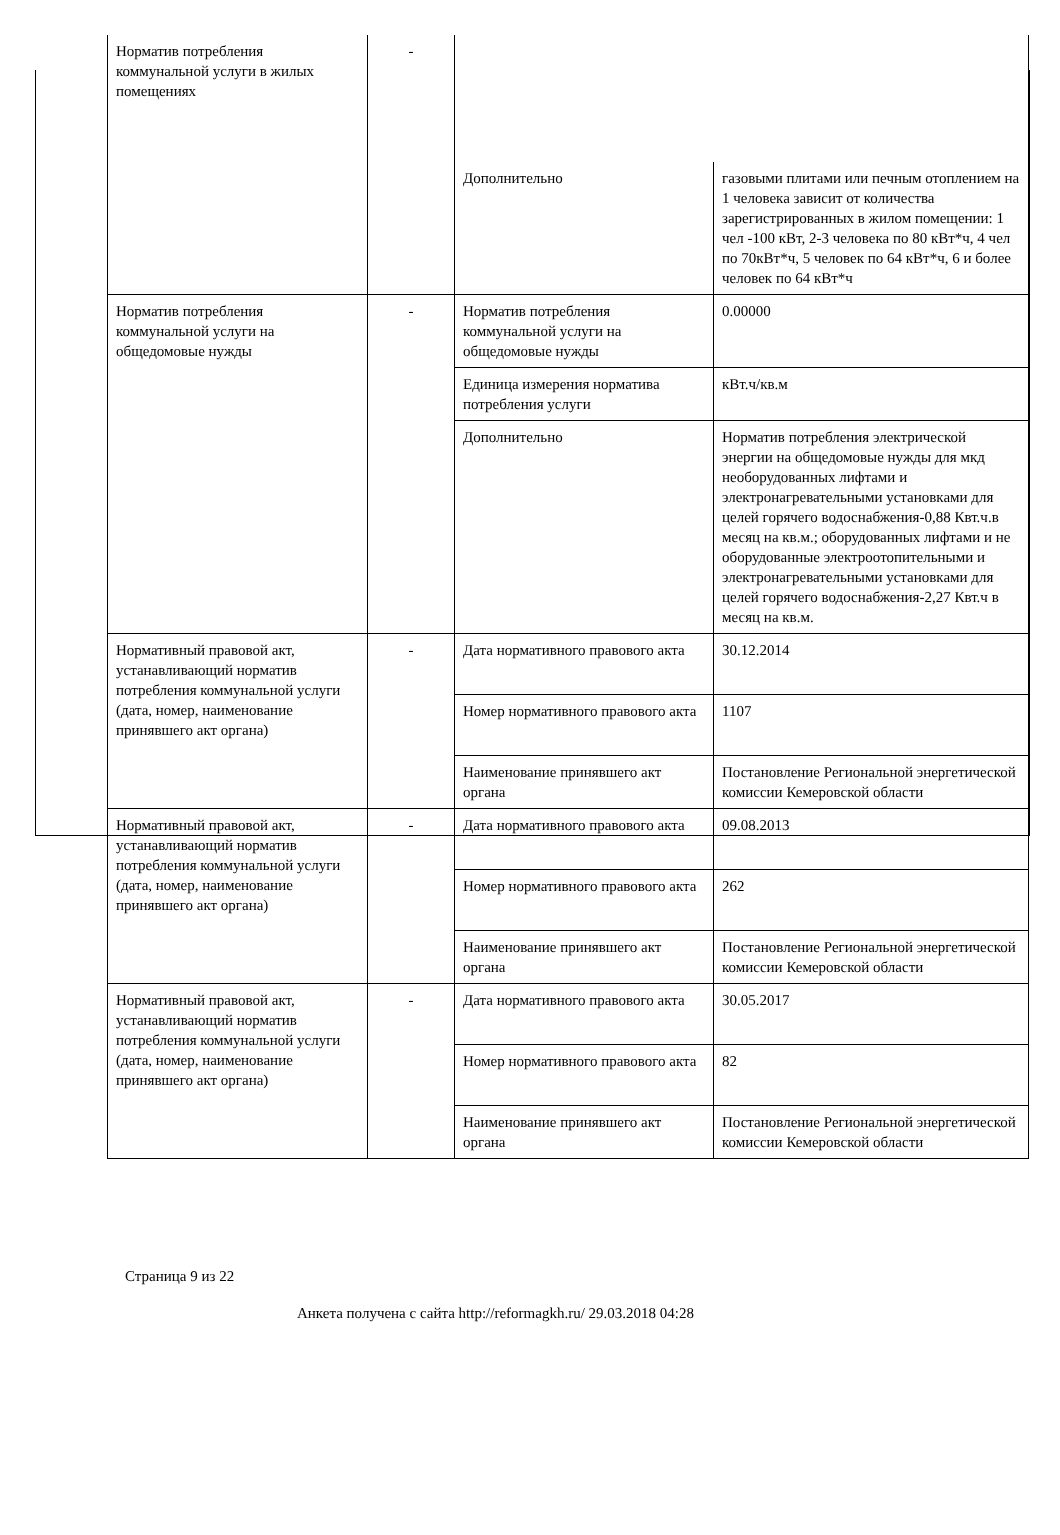| Норматив потребления коммунальной услуги в жилых помещениях | - | | |
| | | Дополнительно | газовыми плитами или печным отоплением на 1 человека зависит от количества зарегистрированных в жилом помещении: 1 чел -100 кВт, 2-3 человека по 80 кВт*ч, 4 чел по 70кВт*ч, 5 человек по 64 кВт*ч, 6 и более человек по 64 кВт*ч |
| Норматив потребления коммунальной услуги на общедомовые нужды | - | Норматив потребления коммунальной услуги на общедомовые нужды | 0.00000 |
| | | Единица измерения норматива потребления услуги | кВт.ч/кв.м |
| | | Дополнительно | Норматив потребления электрической энергии на общедомовые нужды для мкд необорудованных лифтами и электронагревательными установками для целей горячего водоснабжения-0,88 Квт.ч.в месяц на кв.м.; оборудованных лифтами и не оборудованные электроотопительными и электронагревательными установками для целей горячего водоснабжения-2,27 Квт.ч в месяц на кв.м. |
| Нормативный правовой акт, устанавливающий норматив потребления коммунальной услуги (дата, номер, наименование принявшего акт органа) | - | Дата нормативного правового акта | 30.12.2014 |
| | | Номер нормативного правового акта | 1107 |
| | | Наименование принявшего акт органа | Постановление Региональной энергетической комиссии Кемеровской области |
| Нормативный правовой акт, устанавливающий норматив потребления коммунальной услуги (дата, номер, наименование принявшего акт органа) | - | Дата нормативного правового акта | 09.08.2013 |
| | | Номер нормативного правового акта | 262 |
| | | Наименование принявшего акт органа | Постановление Региональной энергетической комиссии Кемеровской области |
| Нормативный правовой акт, устанавливающий норматив потребления коммунальной услуги (дата, номер, наименование принявшего акт органа) | - | Дата нормативного правового акта | 30.05.2017 |
| | | Номер нормативного правового акта | 82 |
| | | Наименование принявшего акт органа | Постановление Региональной энергетической комиссии Кемеровской области |
Страница 9 из 22
Анкета получена с сайта http://reformagkh.ru/ 29.03.2018 04:28